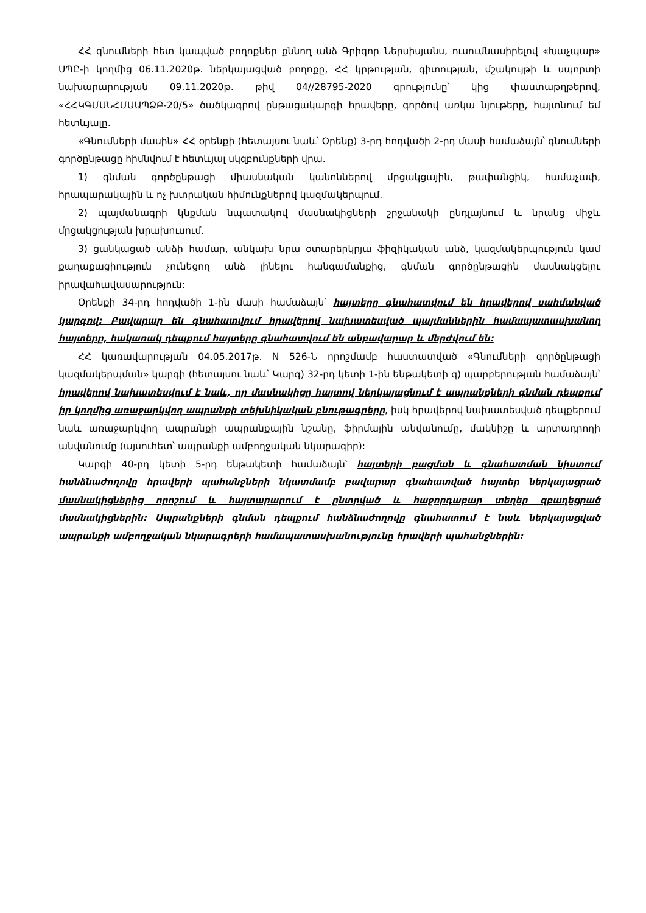ՀՀ գնումների հետ կապված բողոքներ քննող անձ Գրիգոր Ներսիսյանս, ուսումնասիրելով «Խաչպար» ՍՊԸ-ի կողմից 06.11.2020թ. ներկայացված բողոքը, ՀՀ կրթության, գիտության, մշակույթի և սպորտի նախարարության 09.11.2020թ. թիվ 04//28795-2020 գրությունը՝ կից փաստաթղթերով, «ՀՀԿԳՄՍՆՀՄԱԱՊՁԲ-20/5» ծածկագրով ընթացակարգի հրավերը, գործով առկա նյութերը, հայտնում եմ հետևյալը.
«Գնումների մասին» ՀՀ օրենքի (հետայսու նաև՝ Օրենք) 3-րդ հոդվածի 2-րդ մասի համաձայն՝ գնումների գործընթացը հիմնվում է հետևյալ սկզբունքների վրա.
1) գնման գործընթացի միասնական կանոններով մրցակցային, թափանցիկ, համաչափ, հրապարակային և ոչ խտրական հիմունքներով կազմակերպում.
2) պայմանագրի կնքման նպատակով մասնակիցների շրջանակի ընդլայնում և նրանց միջև մրցակցության խրախուսում.
3) ցանկացած անձի համար, անկախ նրա օտարերկրյա ֆիզիկական անձ, կազմակերպություն կամ քաղաքացիություն չունեցող անձ լինելու հանգամանքից, գնման գործընթացին մասնակցելու իրավահավասարություն:
Օրենքի 34-րդ հոդվածի 1-ին մասի համաձայն՝ հայտերը գնահատվում են հրավերով սահմանված կարգով: Բավարար են գնահատվում հրավերով նախատեսված պայմաններին համապատասխանող հայտերը, հակառակ դեպքում հայտերը գնահատվում են անբավարար և մերժվում են:
ՀՀ կառավարության 04.05.2017թ. N 526-Ն որոշմամբ հաստատված «Գնումների գործընթացի կազմակերպման» կարգի (հետայսու նաև՝ Կարգ) 32-րդ կետի 1-ին ենթակետի զ) պարբերության համաձայն՝ հրավերով նախատեսվում է նաև, որ մասնակիցը հայտով ներկայացնում է ապրանքների գնման դեպքում իր կողմից առաջարկվող ապրանքի տեխնիկական բնութագրերը, իսկ հրավերով նախատեսված դեպքերում նաև առաջարկվող ապրանքի ապրանքային նշանը, ֆիրմային անվանումը, մակնիշը և արտադրողի անվանումը (այսուհետ՝ ապրանքի ամբողջական նկարագիր):
Կարգի 40-րդ կետի 5-րդ ենթակետի համաձայն՝ հայտերի բացման և գնահատման նիստում հանձնաժողովը հրավերի պահանջների նկատմամբ բավարար գնահատված հայտեր ներկայացրած մասնակիցներից որոշում և հայտարարում է ընտրված և հաջորդաբար տեղեր զբաղեցրած մասնակիցներին: Ապրանքների գնման դեպքում հանձնաժողովը գնահատում է նաև ներկայացված ապրանքի ամբողջական նկարագրերի համապատասխանությունը հրավերի պահանջներին: